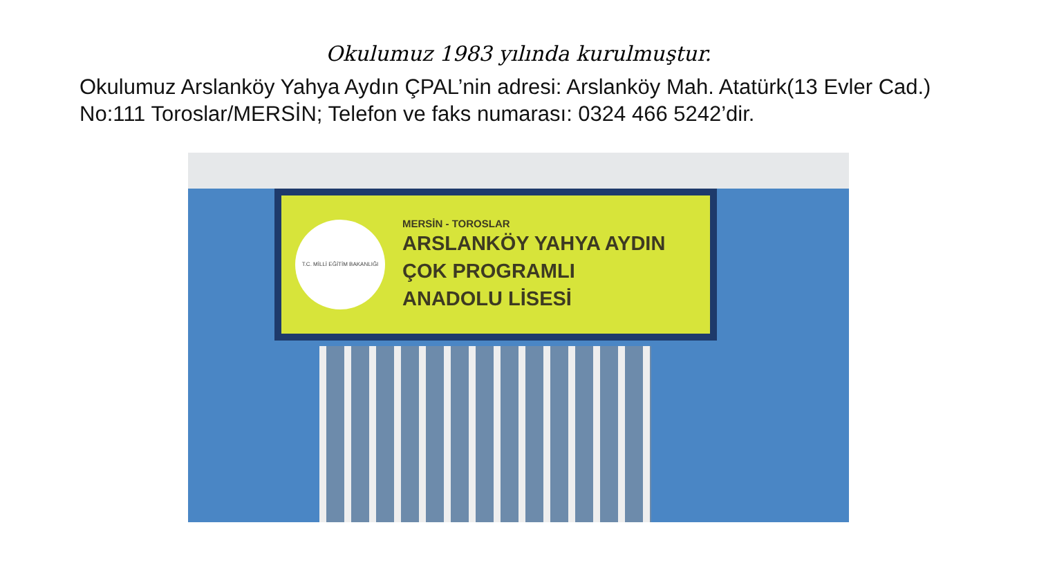Okulumuz 1983 yılında kurulmuştur.
Okulumuz Arslanköy Yahya Aydın ÇPAL’nin adresi: Arslanköy Mah. Atatürk(13 Evler Cad.) No:111 Toroslar/MERSİN; Telefon ve faks numarası: 0324 466 5242’dir.
T.C. MİLLİ EĞİTİM BAKANLIĞI
MERSİN - TOROSLAR
ARSLANKÖY YAHYA AYDIN
ÇOK PROGRAMLI
ANADOLU LİSESİ